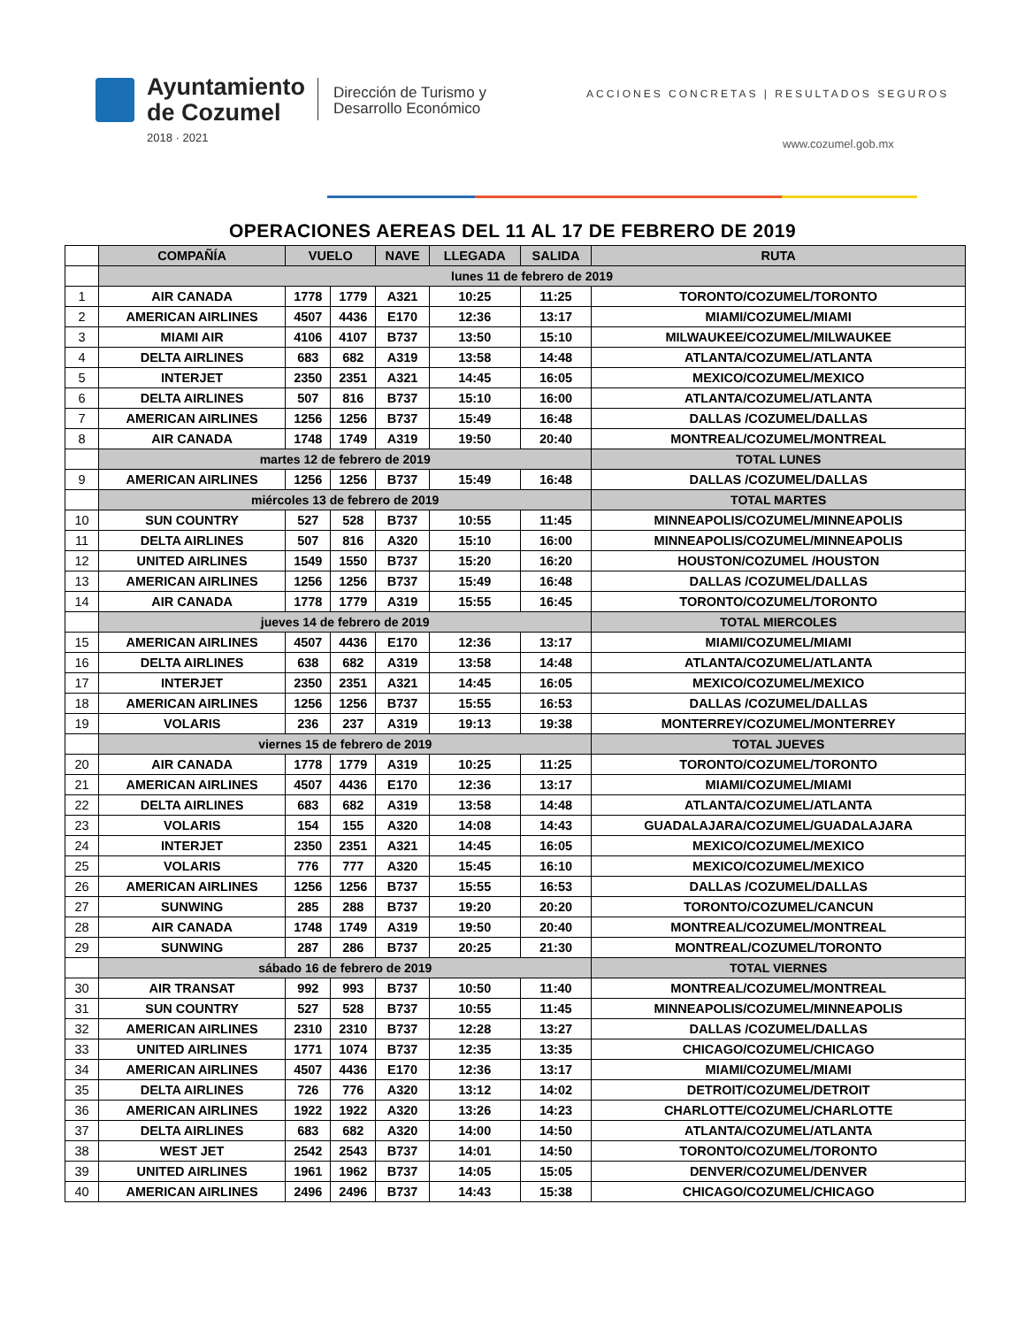Ayuntamiento
de Cozumel
2018 · 2021
Dirección de Turismo y
Desarrollo Económico
ACCIONES CONCRETAS | RESULTADOS SEGUROS
www.cozumel.gob.mx
OPERACIONES AEREAS DEL 11 AL 17 DE FEBRERO DE 2019
| | COMPAÑÍA | VUELO | | NAVE | LLEGADA | SALIDA | RUTA |
| | lunes 11 de febrero de 2019 | | | | | | |
| 1 | AIR CANADA | 1778 | 1779 | A321 | 10:25 | 11:25 | TORONTO/COZUMEL/TORONTO |
| 2 | AMERICAN AIRLINES | 4507 | 4436 | E170 | 12:36 | 13:17 | MIAMI/COZUMEL/MIAMI |
| 3 | MIAMI AIR | 4106 | 4107 | B737 | 13:50 | 15:10 | MILWAUKEE/COZUMEL/MILWAUKEE |
| 4 | DELTA AIRLINES | 683 | 682 | A319 | 13:58 | 14:48 | ATLANTA/COZUMEL/ATLANTA |
| 5 | INTERJET | 2350 | 2351 | A321 | 14:45 | 16:05 | MEXICO/COZUMEL/MEXICO |
| 6 | DELTA AIRLINES | 507 | 816 | B737 | 15:10 | 16:00 | ATLANTA/COZUMEL/ATLANTA |
| 7 | AMERICAN AIRLINES | 1256 | 1256 | B737 | 15:49 | 16:48 | DALLAS /COZUMEL/DALLAS |
| 8 | AIR CANADA | 1748 | 1749 | A319 | 19:50 | 20:40 | MONTREAL/COZUMEL/MONTREAL |
| | martes 12 de febrero de 2019 | | | | | | TOTAL LUNES |
| 9 | AMERICAN AIRLINES | 1256 | 1256 | B737 | 15:49 | 16:48 | DALLAS /COZUMEL/DALLAS |
| | miércoles 13 de febrero de 2019 | | | | | | TOTAL MARTES |
| 10 | SUN COUNTRY | 527 | 528 | B737 | 10:55 | 11:45 | MINNEAPOLIS/COZUMEL/MINNEAPOLIS |
| 11 | DELTA AIRLINES | 507 | 816 | A320 | 15:10 | 16:00 | MINNEAPOLIS/COZUMEL/MINNEAPOLIS |
| 12 | UNITED AIRLINES | 1549 | 1550 | B737 | 15:20 | 16:20 | HOUSTON/COZUMEL /HOUSTON |
| 13 | AMERICAN AIRLINES | 1256 | 1256 | B737 | 15:49 | 16:48 | DALLAS /COZUMEL/DALLAS |
| 14 | AIR CANADA | 1778 | 1779 | A319 | 15:55 | 16:45 | TORONTO/COZUMEL/TORONTO |
| | jueves 14 de febrero de 2019 | | | | | | TOTAL MIERCOLES |
| 15 | AMERICAN AIRLINES | 4507 | 4436 | E170 | 12:36 | 13:17 | MIAMI/COZUMEL/MIAMI |
| 16 | DELTA AIRLINES | 638 | 682 | A319 | 13:58 | 14:48 | ATLANTA/COZUMEL/ATLANTA |
| 17 | INTERJET | 2350 | 2351 | A321 | 14:45 | 16:05 | MEXICO/COZUMEL/MEXICO |
| 18 | AMERICAN AIRLINES | 1256 | 1256 | B737 | 15:55 | 16:53 | DALLAS /COZUMEL/DALLAS |
| 19 | VOLARIS | 236 | 237 | A319 | 19:13 | 19:38 | MONTERREY/COZUMEL/MONTERREY |
| | viernes 15 de febrero de 2019 | | | | | | TOTAL JUEVES |
| 20 | AIR CANADA | 1778 | 1779 | A319 | 10:25 | 11:25 | TORONTO/COZUMEL/TORONTO |
| 21 | AMERICAN AIRLINES | 4507 | 4436 | E170 | 12:36 | 13:17 | MIAMI/COZUMEL/MIAMI |
| 22 | DELTA AIRLINES | 683 | 682 | A319 | 13:58 | 14:48 | ATLANTA/COZUMEL/ATLANTA |
| 23 | VOLARIS | 154 | 155 | A320 | 14:08 | 14:43 | GUADALAJARA/COZUMEL/GUADALAJARA |
| 24 | INTERJET | 2350 | 2351 | A321 | 14:45 | 16:05 | MEXICO/COZUMEL/MEXICO |
| 25 | VOLARIS | 776 | 777 | A320 | 15:45 | 16:10 | MEXICO/COZUMEL/MEXICO |
| 26 | AMERICAN AIRLINES | 1256 | 1256 | B737 | 15:55 | 16:53 | DALLAS /COZUMEL/DALLAS |
| 27 | SUNWING | 285 | 288 | B737 | 19:20 | 20:20 | TORONTO/COZUMEL/CANCUN |
| 28 | AIR CANADA | 1748 | 1749 | A319 | 19:50 | 20:40 | MONTREAL/COZUMEL/MONTREAL |
| 29 | SUNWING | 287 | 286 | B737 | 20:25 | 21:30 | MONTREAL/COZUMEL/TORONTO |
| | sábado 16 de febrero de 2019 | | | | | | TOTAL VIERNES |
| 30 | AIR TRANSAT | 992 | 993 | B737 | 10:50 | 11:40 | MONTREAL/COZUMEL/MONTREAL |
| 31 | SUN COUNTRY | 527 | 528 | B737 | 10:55 | 11:45 | MINNEAPOLIS/COZUMEL/MINNEAPOLIS |
| 32 | AMERICAN AIRLINES | 2310 | 2310 | B737 | 12:28 | 13:27 | DALLAS /COZUMEL/DALLAS |
| 33 | UNITED AIRLINES | 1771 | 1074 | B737 | 12:35 | 13:35 | CHICAGO/COZUMEL/CHICAGO |
| 34 | AMERICAN AIRLINES | 4507 | 4436 | E170 | 12:36 | 13:17 | MIAMI/COZUMEL/MIAMI |
| 35 | DELTA AIRLINES | 726 | 776 | A320 | 13:12 | 14:02 | DETROIT/COZUMEL/DETROIT |
| 36 | AMERICAN AIRLINES | 1922 | 1922 | A320 | 13:26 | 14:23 | CHARLOTTE/COZUMEL/CHARLOTTE |
| 37 | DELTA AIRLINES | 683 | 682 | A320 | 14:00 | 14:50 | ATLANTA/COZUMEL/ATLANTA |
| 38 | WEST JET | 2542 | 2543 | B737 | 14:01 | 14:50 | TORONTO/COZUMEL/TORONTO |
| 39 | UNITED AIRLINES | 1961 | 1962 | B737 | 14:05 | 15:05 | DENVER/COZUMEL/DENVER |
| 40 | AMERICAN AIRLINES | 2496 | 2496 | B737 | 14:43 | 15:38 | CHICAGO/COZUMEL/CHICAGO |